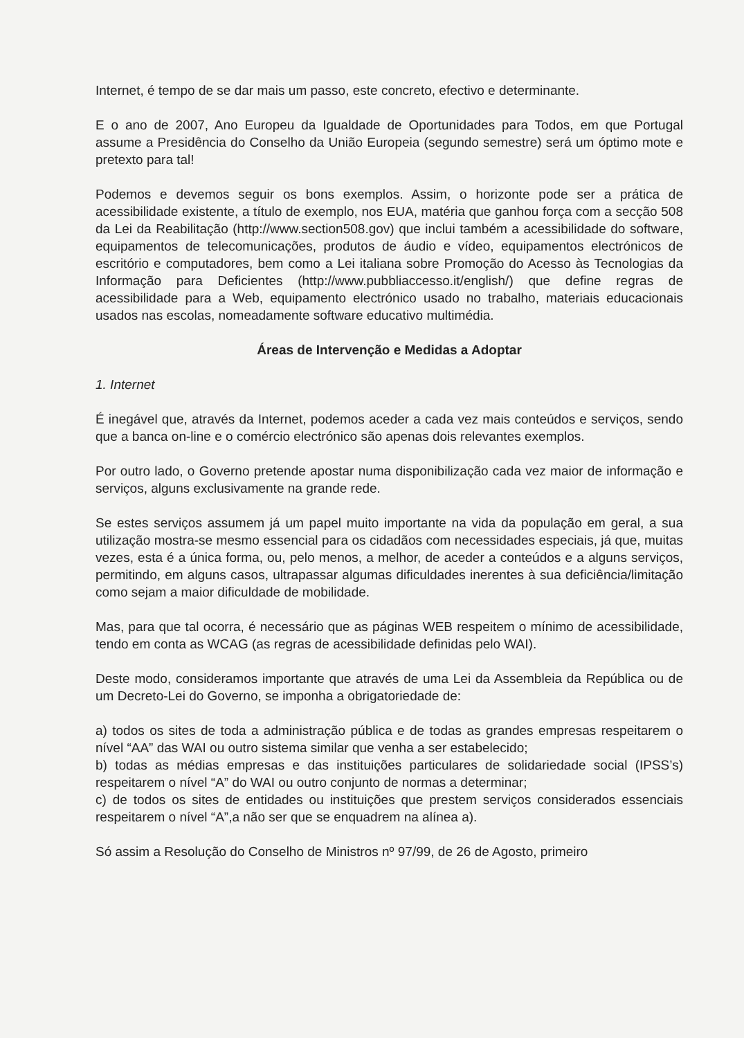Internet, é tempo de se dar mais um passo, este concreto, efectivo e determinante.
E o ano de 2007, Ano Europeu da Igualdade de Oportunidades para Todos, em que Portugal assume a Presidência do Conselho da União Europeia (segundo semestre) será um óptimo mote e pretexto para tal!
Podemos e devemos seguir os bons exemplos. Assim, o horizonte pode ser a prática de acessibilidade existente, a título de exemplo, nos EUA, matéria que ganhou força com a secção 508 da Lei da Reabilitação (http://www.section508.gov) que inclui também a acessibilidade do software, equipamentos de telecomunicações, produtos de áudio e vídeo, equipamentos electrónicos de escritório e computadores, bem como a Lei italiana sobre Promoção do Acesso às Tecnologias da Informação para Deficientes (http://www.pubbliaccesso.it/english/) que define regras de acessibilidade para a Web, equipamento electrónico usado no trabalho, materiais educacionais usados nas escolas, nomeadamente software educativo multimédia.
Áreas de Intervenção e Medidas a Adoptar
1. Internet
É inegável que, através da Internet, podemos aceder a cada vez mais conteúdos e serviços, sendo que a banca on-line e o comércio electrónico são apenas dois relevantes exemplos.
Por outro lado, o Governo pretende apostar numa disponibilização cada vez maior de informação e serviços, alguns exclusivamente na grande rede.
Se estes serviços assumem já um papel muito importante na vida da população em geral, a sua utilização mostra-se mesmo essencial para os cidadãos com necessidades especiais, já que, muitas vezes, esta é a única forma, ou, pelo menos, a melhor, de aceder a conteúdos e a alguns serviços, permitindo, em alguns casos, ultrapassar algumas dificuldades inerentes à sua deficiência/limitação como sejam a maior dificuldade de mobilidade.
Mas, para que tal ocorra, é necessário que as páginas WEB respeitem o mínimo de acessibilidade, tendo em conta as WCAG (as regras de acessibilidade definidas pelo WAI).
Deste modo, consideramos importante que através de uma Lei da Assembleia da República ou de um Decreto-Lei do Governo, se imponha a obrigatoriedade de:
a) todos os sites de toda a administração pública e de todas as grandes empresas respeitarem o nível “AA” das WAI ou outro sistema similar que venha a ser estabelecido;
b) todas as médias empresas e das instituições particulares de solidariedade social (IPSS’s) respeitarem o nível “A” do WAI ou outro conjunto de normas a determinar;
c) de todos os sites de entidades ou instituições que prestem serviços considerados essenciais respeitarem o nível “A”,a não ser que se enquadrem na alínea a).
Só assim a Resolução do Conselho de Ministros nº 97/99, de 26 de Agosto, primeiro